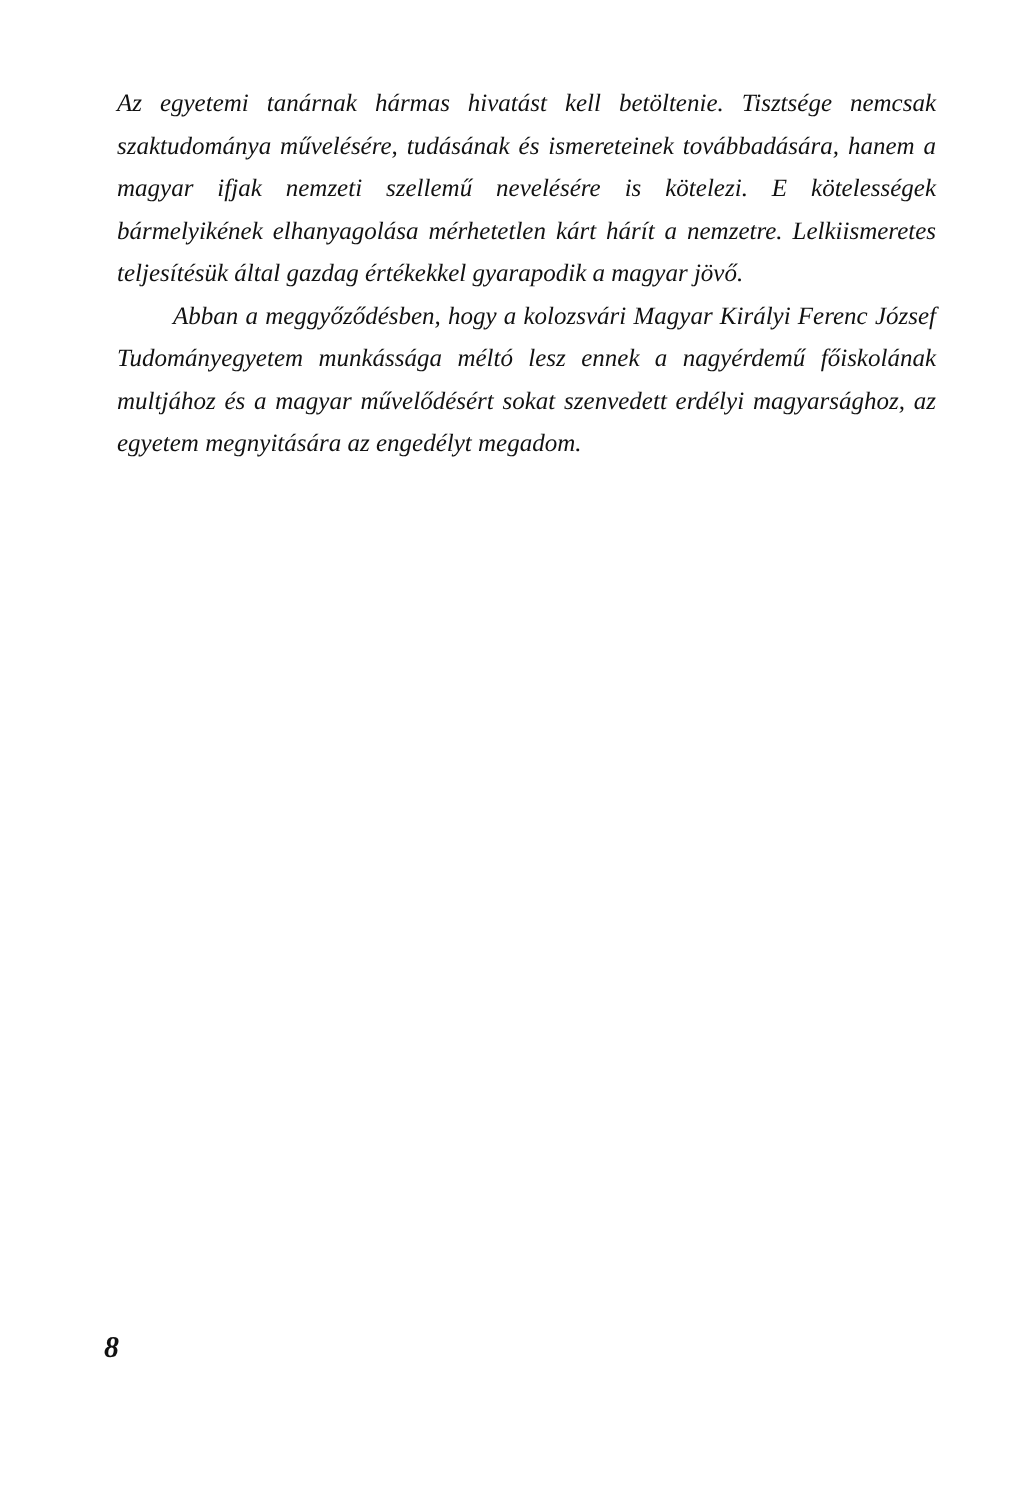Az egyetemi tanárnak hármas hivatást kell betöltenie. Tisztsége nemcsak szaktudománya művelésére, tudásának és ismereteinek továbbadására, hanem a magyar ifjak nemzeti szellemű nevelésére is kötelezi. E kötelességek bármelyikének elhanyagolása mérhetetlen kárt hárít a nemzetre. Lelkiismeretes teljesítésük által gazdag értékekkel gyarapodik a magyar jövő.
Abban a meggyőződésben, hogy a kolozsvári Magyar Királyi Ferenc József Tudományegyetem munkássága méltó lesz ennek a nagyérdemű főiskolának multjához és a magyar művelődésért sokat szenvedett erdélyi magyarsághoz, az egyetem megnyitására az engedélyt megadom.
8